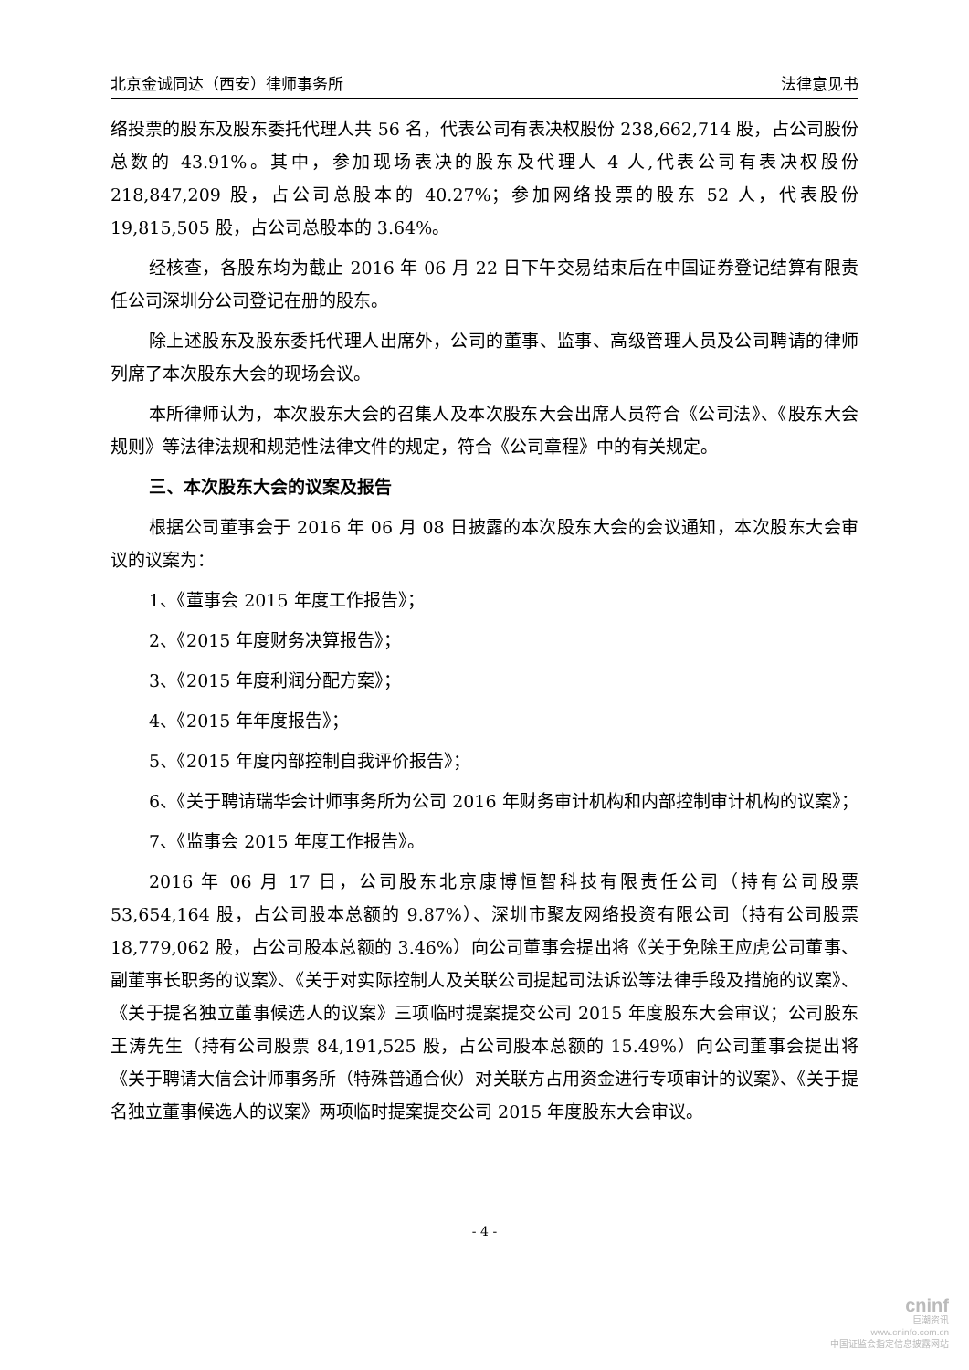北京金诚同达（西安）律师事务所 法律意见书
络投票的股东及股东委托代理人共 56 名，代表公司有表决权股份 238,662,714 股，占公司股份总数的 43.91%。其中，参加现场表决的股东及代理人 4 人,代表公司有表决权股份 218,847,209 股，占公司总股本的 40.27%；参加网络投票的股东 52 人，代表股份 19,815,505 股，占公司总股本的 3.64%。
经核查，各股东均为截止 2016 年 06 月 22 日下午交易结束后在中国证券登记结算有限责任公司深圳分公司登记在册的股东。
除上述股东及股东委托代理人出席外，公司的董事、监事、高级管理人员及公司聘请的律师列席了本次股东大会的现场会议。
本所律师认为，本次股东大会的召集人及本次股东大会出席人员符合《公司法》、《股东大会规则》等法律法规和规范性法律文件的规定，符合《公司章程》中的有关规定。
三、本次股东大会的议案及报告
根据公司董事会于 2016 年 06 月 08 日披露的本次股东大会的会议通知，本次股东大会审议的议案为：
1、《董事会 2015 年度工作报告》；
2、《2015 年度财务决算报告》；
3、《2015 年度利润分配方案》；
4、《2015 年年度报告》；
5、《2015 年度内部控制自我评价报告》；
6、《关于聘请瑞华会计师事务所为公司 2016 年财务审计机构和内部控制审计机构的议案》；
7、《监事会 2015 年度工作报告》。
2016 年 06 月 17 日，公司股东北京康博恒智科技有限责任公司（持有公司股票 53,654,164 股，占公司股本总额的 9.87%）、深圳市聚友网络投资有限公司（持有公司股票 18,779,062 股，占公司股本总额的 3.46%）向公司董事会提出将《关于免除王应虎公司董事、副董事长职务的议案》、《关于对实际控制人及关联公司提起司法诉讼等法律手段及措施的议案》、《关于提名独立董事候选人的议案》三项临时提案提交公司 2015 年度股东大会审议；公司股东王涛先生（持有公司股票 84,191,525 股，占公司股本总额的 15.49%）向公司董事会提出将《关于聘请大信会计师事务所（特殊普通合伙）对关联方占用资金进行专项审计的议案》、《关于提名独立董事候选人的议案》两项临时提案提交公司 2015 年度股东大会审议。
- 4 -
cninf
巨潮资讯
www.cninfo.com.cn
中国证监会指定信息披露网站